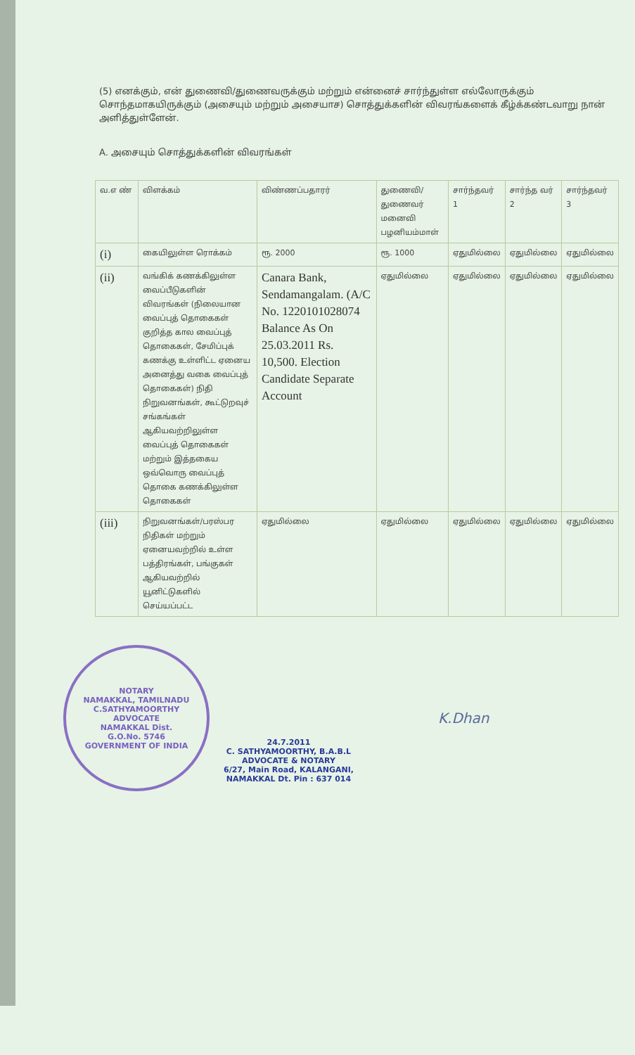(5) எனக்கும், என் துணைவி/துணைவருக்கும் மற்றும் என்னைச் சார்ந்துள்ள எல்லோருக்கும் சொந்தமாகயிருக்கும் (அசையும் மற்றும் அசையாச) சொத்துக்களின் விவரங்களைக் கீழ்க்கண்டவாறு நான் அளித்துள்ளேன்.
A. அசையும் சொத்துக்களின் விவரங்கள்
| வ.எ ண் | விளக்கம் | விண்ணப்பதாரர் | துணைவி/ துணைவர் மனைவி பழனியம்மாள் | சார்ந்தவர் 1 | சார்ந்த வர் 2 | சார்ந்தவர் 3 |
| (i) | கையிலுள்ள ரொக்கம் | ரூ. 2000 | ரூ. 1000 | ஏதுமில்லை | ஏதுமில்லை | ஏதுமில்லை |
| (ii) | வங்கிக் கணக்கிலுள்ள வைப்பீடுகளின் விவரங்கள் (நிலையான வைப்புத் தொகைகள் குறித்த கால வைப்புத் தொகைகள், சேமிப்புக் கணக்கு உள்ளிட்ட ஏனைய அனைத்து வகை வைப்புத் தொகைகள்) நிதி நிறுவனங்கள், கூட்டுறவுச் சங்கங்கள் ஆகியவற்றிலுள்ள வைப்புத் தொகைகள் மற்றும் இத்தகைய ஒவ்வொரு வைப்புத் தொகை கணக்கிலுள்ள தொகைகள் | Canara Bank, Sendamangalam. (A/C No. 1220101028074 Balance As On 25.03.2011 Rs. 10,500. Election Candidate Separate Account | ஏதுமில்லை | ஏதுமில்லை | ஏதுமில்லை | ஏதுமில்லை |
| (iii) | நிறுவனங்கள்/பரஸ்பர நிதிகள் மற்றும் ஏனையவற்றில் உள்ள பத்திரங்கள், பங்குகள் ஆகியவற்றில் யூனிட்டுகளில் செய்யப்பட்ட | ஏதுமில்லை | ஏதுமில்லை | ஏதுமில்லை | ஏதுமில்லை | ஏதுமில்லை |
NOTARY
NAMAKKAL, TAMILNADU
C.SATHYAMOORTHY
ADVOCATE
NAMAKKAL Dist.
G.O.No. 5746
GOVERNMENT OF INDIA
24.7.2011
C. SATHYAMOORTHY, B.A.B.L
ADVOCATE & NOTARY
6/27, Main Road, KALANGANI,
NAMAKKAL Dt. Pin : 637 014
K.Dhan